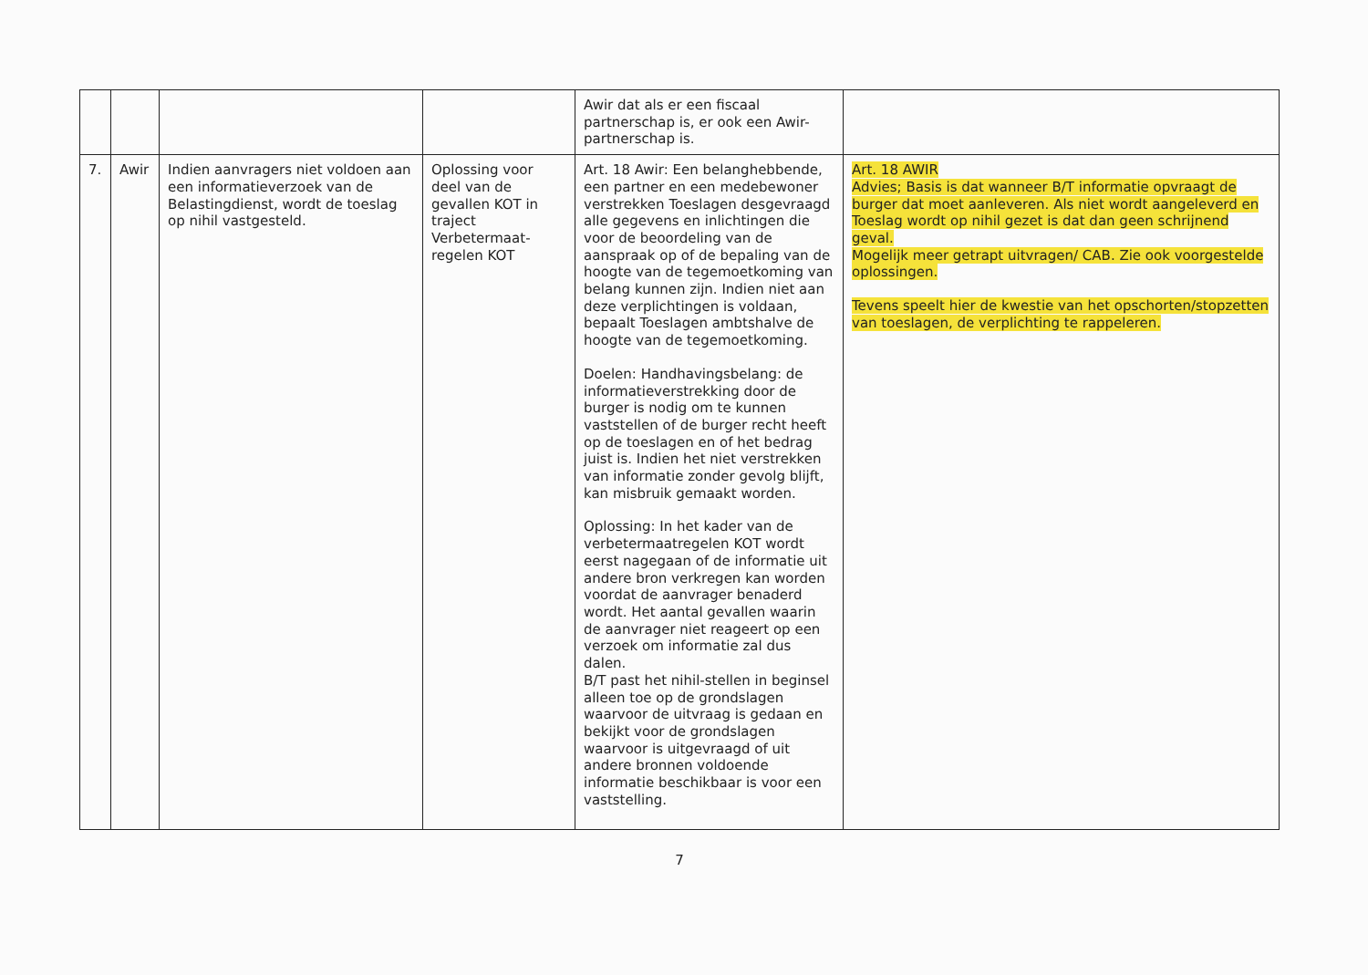| | | | | Awir dat als er een fiscaal partnerschap is, er ook een Awir-partnerschap is. | |
| 7. | Awir | Indien aanvragers niet voldoen aan een informatieverzoek van de Belastingdienst, wordt de toeslag op nihil vastgesteld. | Oplossing voor deel van de gevallen KOT in traject Verbetermaat-regelen KOT | Art. 18 Awir: Een belanghebbende, een partner en een medebewoner verstrekken Toeslagen desgevraagd alle gegevens en inlichtingen die voor de beoordeling van de aanspraak op of de bepaling van de hoogte van de tegemoetkoming van belang kunnen zijn. Indien niet aan deze verplichtingen is voldaan, bepaalt Toeslagen ambtshalve de hoogte van de tegemoetkoming. Doelen: Handhavingsbelang: de informatieverstrekking door de burger is nodig om te kunnen vaststellen of de burger recht heeft op de toeslagen en of het bedrag juist is. Indien het niet verstrekken van informatie zonder gevolg blijft, kan misbruik gemaakt worden. Oplossing: In het kader van de verbetermaatregelen KOT wordt eerst nagegaan of de informatie uit andere bron verkregen kan worden voordat de aanvrager benaderd wordt. Het aantal gevallen waarin de aanvrager niet reageert op een verzoek om informatie zal dus dalen. B/T past het nihil-stellen in beginsel alleen toe op de grondslagen waarvoor de uitvraag is gedaan en bekijkt voor de grondslagen waarvoor is uitgevraagd of uit andere bronnen voldoende informatie beschikbaar is voor een vaststelling. | Art. 18 AWIR Advies; Basis is dat wanneer B/T informatie opvraagt de burger dat moet aanleveren. Als niet wordt aangeleverd en Toeslag wordt op nihil gezet is dat dan geen schrijnend geval. Mogelijk meer getrapt uitvragen/ CAB. Zie ook voorgestelde oplossingen. Tevens speelt hier de kwestie van het opschorten/stopzetten van toeslagen, de verplichting te rappeleren. |
7